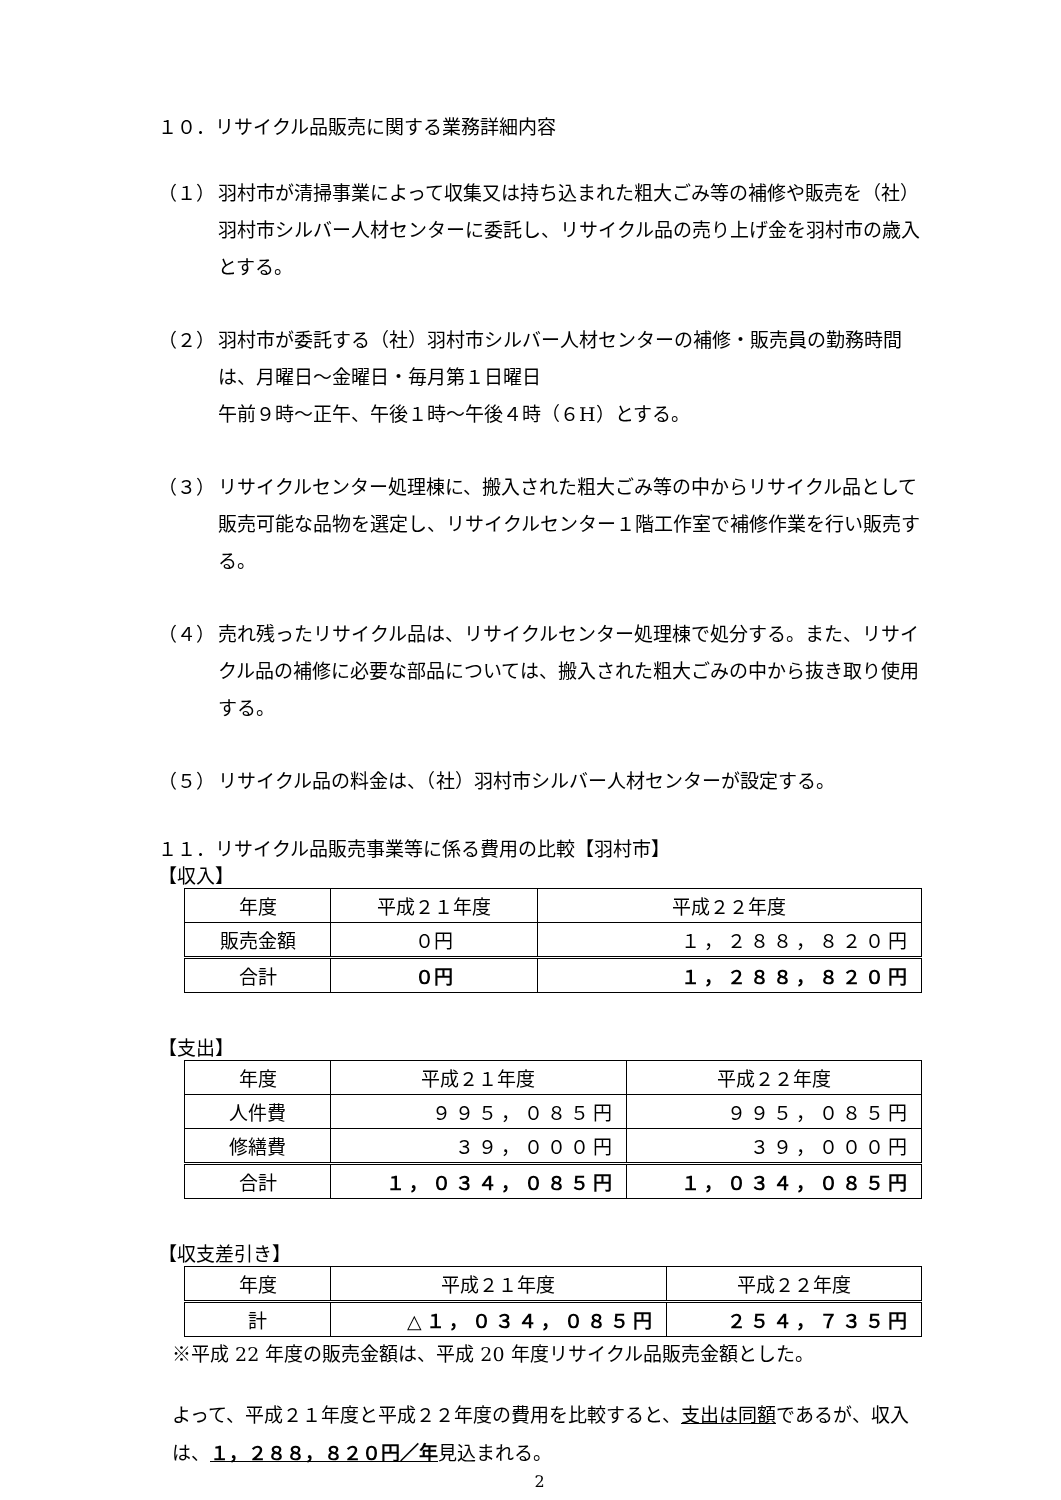１０．リサイクル品販売に関する業務詳細内容
（１） 羽村市が清掃事業によって収集又は持ち込まれた粗大ごみ等の補修や販売を（社）羽村市シルバー人材センターに委託し、リサイクル品の売り上げ金を羽村市の歳入とする。
（２） 羽村市が委託する（社）羽村市シルバー人材センターの補修・販売員の勤務時間は、月曜日～金曜日・毎月第１日曜日
午前９時～正午、午後１時～午後４時（６H）とする。
（３） リサイクルセンター処理棟に、搬入された粗大ごみ等の中からリサイクル品として販売可能な品物を選定し、リサイクルセンター１階工作室で補修作業を行い販売する。
（４） 売れ残ったリサイクル品は、リサイクルセンター処理棟で処分する。また、リサイクル品の補修に必要な部品については、搬入された粗大ごみの中から抜き取り使用する。
（５） リサイクル品の料金は、（社）羽村市シルバー人材センターが設定する。
１１．リサイクル品販売事業等に係る費用の比較【羽村市】
【収入】
| 年度 | 平成２１年度 | 平成２２年度 |
| 販売金額 | ０円 | １，２８８，８２０円 |
| 合計 | ０円 | １，２８８，８２０円 |
【支出】
| 年度 | 平成２１年度 | 平成２２年度 |
| 人件費 | ９９５，０８５円 | ９９５，０８５円 |
| 修繕費 | ３９，０００円 | ３９，０００円 |
| 合計 | １，０３４，０８５円 | １，０３４，０８５円 |
【収支差引き】
| 年度 | 平成２１年度 | 平成２２年度 |
| 計 | △１，０３４，０８５円 | ２５４，７３５円 |
※平成 22 年度の販売金額は、平成 20 年度リサイクル品販売金額とした。
よって、平成２１年度と平成２２年度の費用を比較すると、支出は同額であるが、収入は、１，２８８，８２０円／年見込まれる。
2